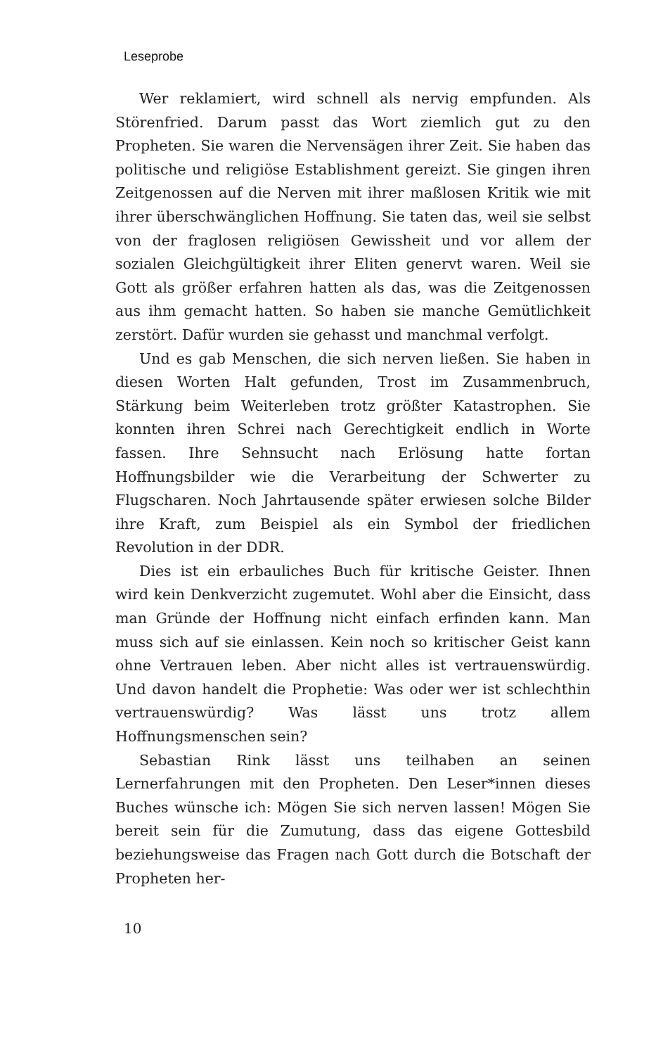Leseprobe
Wer reklamiert, wird schnell als nervig empfunden. Als Störenfried. Darum passt das Wort ziemlich gut zu den Propheten. Sie waren die Nervensägen ihrer Zeit. Sie haben das politische und religiöse Establishment gereizt. Sie gingen ihren Zeitgenossen auf die Nerven mit ihrer maßlosen Kritik wie mit ihrer überschwänglichen Hoffnung. Sie taten das, weil sie selbst von der fraglosen religiösen Gewissheit und vor allem der sozialen Gleichgültigkeit ihrer Eliten genervt waren. Weil sie Gott als größer erfahren hatten als das, was die Zeitgenossen aus ihm gemacht hatten. So haben sie manche Gemütlichkeit zerstört. Dafür wurden sie gehasst und manchmal verfolgt.
Und es gab Menschen, die sich nerven ließen. Sie haben in diesen Worten Halt gefunden, Trost im Zusammenbruch, Stärkung beim Weiterleben trotz größter Katastrophen. Sie konnten ihren Schrei nach Gerechtigkeit endlich in Worte fassen. Ihre Sehnsucht nach Erlösung hatte fortan Hoffnungsbilder wie die Verarbeitung der Schwerter zu Flugscharen. Noch Jahrtausende später erwiesen solche Bilder ihre Kraft, zum Beispiel als ein Symbol der friedlichen Revolution in der DDR.
Dies ist ein erbauliches Buch für kritische Geister. Ihnen wird kein Denkverzicht zugemutet. Wohl aber die Einsicht, dass man Gründe der Hoffnung nicht einfach erfinden kann. Man muss sich auf sie einlassen. Kein noch so kritischer Geist kann ohne Vertrauen leben. Aber nicht alles ist vertrauenswürdig. Und davon handelt die Prophetie: Was oder wer ist schlechthin vertrauenswürdig? Was lässt uns trotz allem Hoffnungsmenschen sein?
Sebastian Rink lässt uns teilhaben an seinen Lernerfahrungen mit den Propheten. Den Leser*innen dieses Buches wünsche ich: Mögen Sie sich nerven lassen! Mögen Sie bereit sein für die Zumutung, dass das eigene Gottesbild beziehungsweise das Fragen nach Gott durch die Botschaft der Propheten her-
10